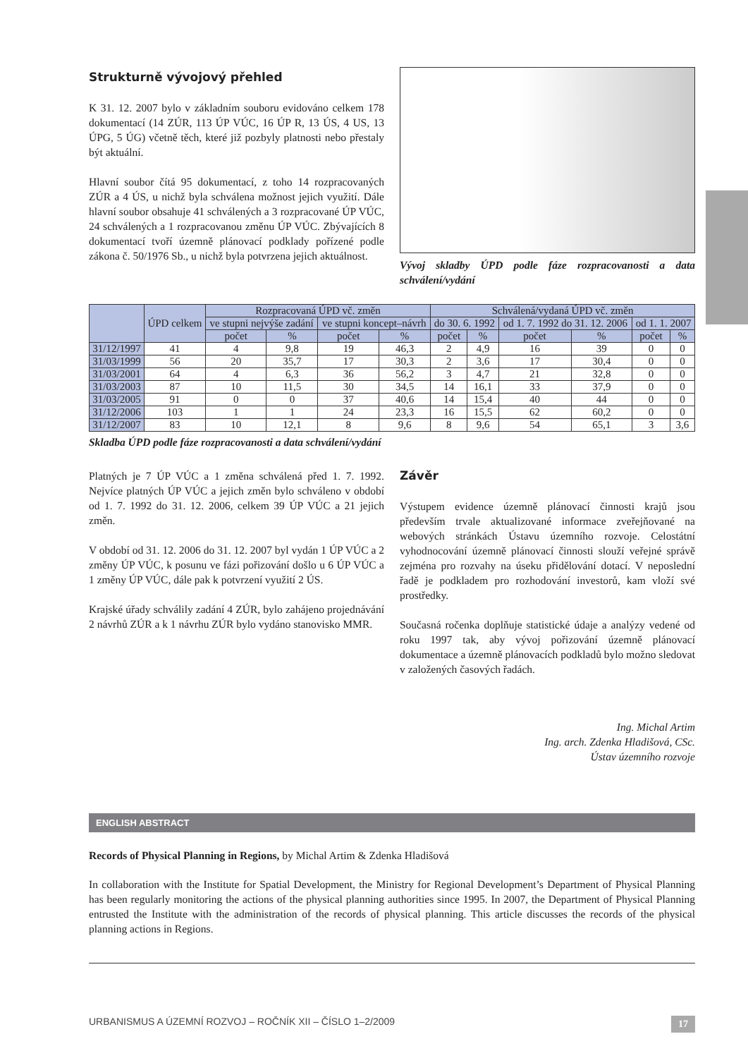Strukturně vývojový přehled
K 31. 12. 2007 bylo v základním souboru evidováno celkem 178 dokumentací (14 ZÚR, 113 ÚP VÚC, 16 ÚP R, 13 ÚS, 4 US, 13 ÚPG, 5 ÚG) včetně těch, které již pozbyly platnosti nebo přestaly být aktuální.
Hlavní soubor čítá 95 dokumentací, z toho 14 rozpracovaných ZÚR a 4 ÚS, u nichž byla schválena možnost jejich využití. Dále hlavní soubor obsahuje 41 schválených a 3 rozpracované ÚP VÚC, 24 schválených a 1 rozpracovanou změnu ÚP VÚC. Zbývajících 8 dokumentací tvoří územně plánovací podklady pořízené podle zákona č. 50/1976 Sb., u nichž byla potvrzena jejich aktuálnost.
Vývoj skladby ÚPD podle fáze rozpracovanosti a data schválení/vydání
| | ÚPD celkem | Rozpracovaná ÚPD vč. změn | | | | Schválená/vydaná ÚPD vč. změn | | | | | |
| --- | --- | --- | --- | --- | --- | --- | --- | --- | --- | --- | --- |
| | | ve stupni nejvýše zadání | | ve stupni koncept–návrh | | do 30. 6. 1992 | | od 1. 7. 1992 do 31. 12. 2006 | | od 1. 1. 2007 | |
| | | počet | % | počet | % | počet | % | počet | % | počet | % |
| 31/12/1997 | 41 | 4 | 9,8 | 19 | 46,3 | 2 | 4,9 | 16 | 39 | 0 | 0 |
| 31/03/1999 | 56 | 20 | 35,7 | 17 | 30,3 | 2 | 3,6 | 17 | 30,4 | 0 | 0 |
| 31/03/2001 | 64 | 4 | 6,3 | 36 | 56,2 | 3 | 4,7 | 21 | 32,8 | 0 | 0 |
| 31/03/2003 | 87 | 10 | 11,5 | 30 | 34,5 | 14 | 16,1 | 33 | 37,9 | 0 | 0 |
| 31/03/2005 | 91 | 0 | 0 | 37 | 40,6 | 14 | 15,4 | 40 | 44 | 0 | 0 |
| 31/12/2006 | 103 | 1 | 1 | 24 | 23,3 | 16 | 15,5 | 62 | 60,2 | 0 | 0 |
| 31/12/2007 | 83 | 10 | 12,1 | 8 | 9,6 | 8 | 9,6 | 54 | 65,1 | 3 | 3,6 |
Skladba ÚPD podle fáze rozpracovanosti a data schválení/vydání
Platných je 7 ÚP VÚC a 1 změna schválená před 1. 7. 1992. Nejvíce platných ÚP VÚC a jejich změn bylo schváleno v období od 1. 7. 1992 do 31. 12. 2006, celkem 39 ÚP VÚC a 21 jejich změn.
V období od 31. 12. 2006 do 31. 12. 2007 byl vydán 1 ÚP VÚC a 2 změny ÚP VÚC, k posunu ve fázi pořizování došlo u 6 ÚP VÚC a 1 změny ÚP VÚC, dále pak k potvrzení využití 2 ÚS.
Krajské úřady schválily zadání 4 ZÚR, bylo zahájeno projednávání 2 návrhů ZÚR a k 1 návrhu ZÚR bylo vydáno stanovisko MMR.
Závěr
Výstupem evidence územně plánovací činnosti krajů jsou především trvale aktualizované informace zveřejňované na webových stránkách Ústavu územního rozvoje. Celostátní vyhodnocování územně plánovací činnosti slouží veřejné správě zejména pro rozvahy na úseku přidělování dotací. V neposlední řadě je podkladem pro rozhodování investorů, kam vloží své prostředky.
Současná ročenka doplňuje statistické údaje a analýzy vedené od roku 1997 tak, aby vývoj pořizování územně plánovací dokumentace a územně plánovacích podkladů bylo možno sledovat v založených časových řadách.
Ing. Michal Artim
Ing. arch. Zdenka Hladišová, CSc.
Ústav územního rozvoje
ENGLISH ABSTRACT
Records of Physical Planning in Regions, by Michal Artim & Zdenka Hladišová
In collaboration with the Institute for Spatial Development, the Ministry for Regional Development’s Department of Physical Planning has been regularly monitoring the actions of the physical planning authorities since 1995. In 2007, the Department of Physical Planning entrusted the Institute with the administration of the records of physical planning. This article discusses the records of the physical planning actions in Regions.
URBANISMUS A ÚZEMNÍ ROZVOJ – ROČNÍK XII – ČÍSLO 1–2/2009 17